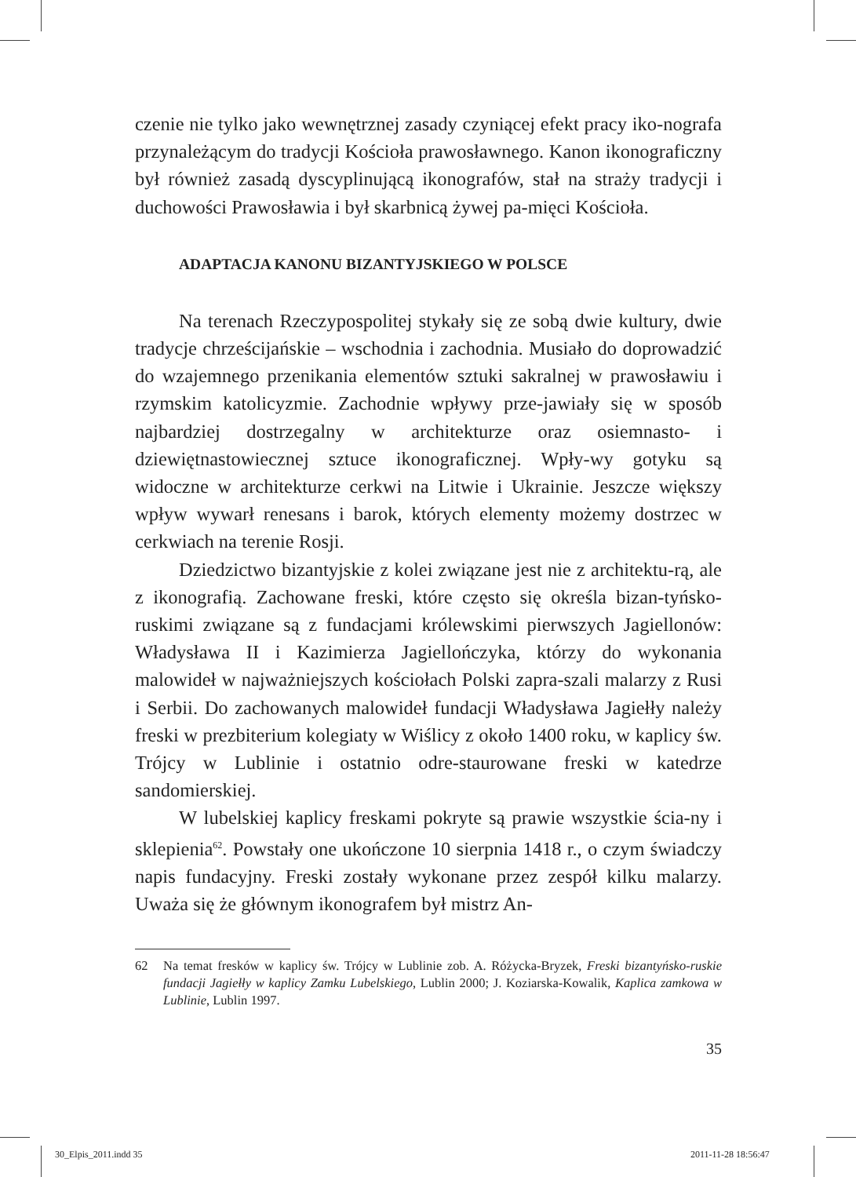czenie nie tylko jako wewnętrznej zasady czyniącej efekt pracy iko-nografa przynależącym do tradycji Kościoła prawosławnego. Kanon ikonograficzny był również zasadą dyscyplinującą ikonografów, stał na straży tradycji i duchowości Prawosławia i był skarbnicą żywej pa-mięci Kościoła.
ADAPTACJA KANONU BIZANTYJSKIEGO W POLSCE
Na terenach Rzeczypospolitej stykały się ze sobą dwie kultury, dwie tradycje chrześcijańskie – wschodnia i zachodnia. Musiało do doprowadzić do wzajemnego przenikania elementów sztuki sakralnej w prawosławiu i rzymskim katolicyzmie. Zachodnie wpływy prze-jawiały się w sposób najbardziej dostrzegalny w architekturze oraz osiemnasto- i dziewiętnastowiecznej sztuce ikonograficznej. Wpły-wy gotyku są widoczne w architekturze cerkwi na Litwie i Ukrainie. Jeszcze większy wpływ wywarł renesans i barok, których elementy możemy dostrzec w cerkwiach na terenie Rosji.
Dziedzictwo bizantyjskie z kolei związane jest nie z architektu-rą, ale z ikonografią. Zachowane freski, które często się określa bizan-tyńsko-ruskimi związane są z fundacjami królewskimi pierwszych Jagiellonów: Władysława II i Kazimierza Jagiellończyka, którzy do wykonania malowideł w najważniejszych kościołach Polski zapra-szali malarzy z Rusi i Serbii. Do zachowanych malowideł fundacji Władysława Jagiełły należy freski w prezbiterium kolegiaty w Wiślicy z około 1400 roku, w kaplicy św. Trójcy w Lublinie i ostatnio odre-staurowane freski w katedrze sandomierskiej.
W lubelskiej kaplicy freskami pokryte są prawie wszystkie ścia-ny i sklepienia<sup>62</sup>. Powstały one ukończone 10 sierpnia 1418 r., o czym świadczy napis fundacyjny. Freski zostały wykonane przez zespół kilku malarzy. Uważa się że głównym ikonografem był mistrz An-
62 Na temat fresków w kaplicy św. Trójcy w Lublinie zob. A. Różycka-Bryzek, Freski bizantyńsko-ruskie fundacji Jagiełły w kaplicy Zamku Lubelskiego, Lublin 2000; J. Koziarska-Kowalik, Kaplica zamkowa w Lublinie, Lublin 1997.
35
30_Elpis_2011.indd 35 2011-11-28 18:56:47